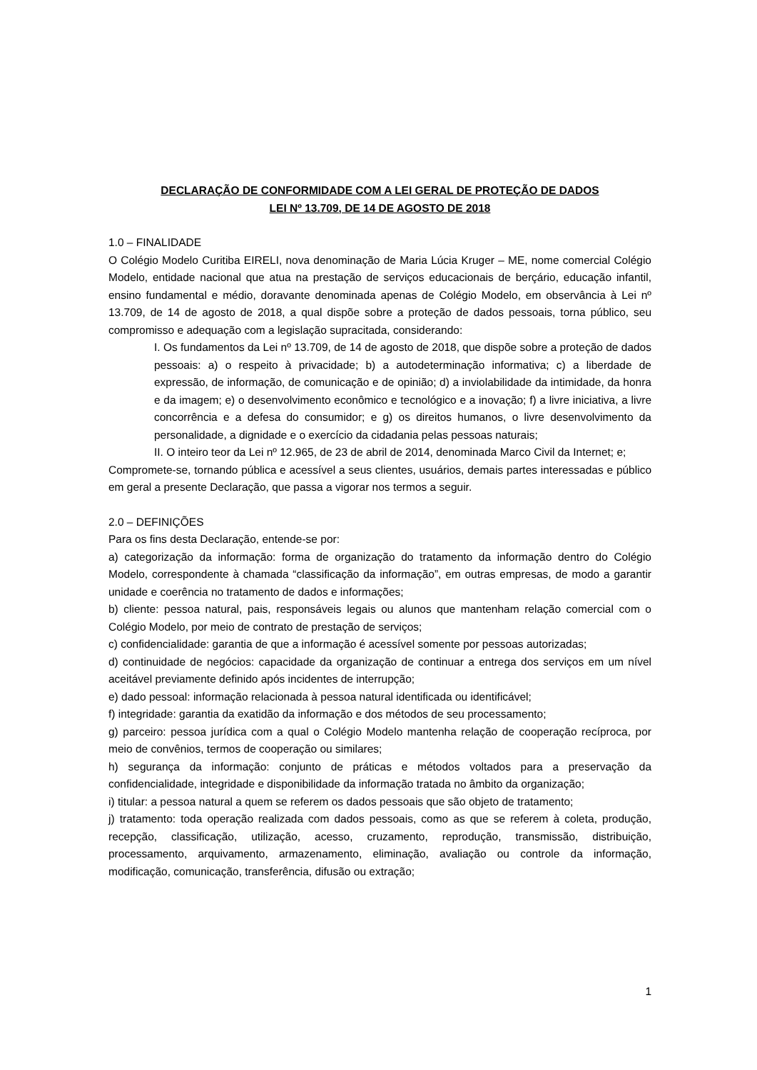DECLARAÇÃO DE CONFORMIDADE COM A LEI GERAL DE PROTEÇÃO DE DADOS
LEI Nº 13.709, DE 14 DE AGOSTO DE 2018
1.0 – FINALIDADE
O Colégio Modelo Curitiba EIRELI, nova denominação de Maria Lúcia Kruger – ME, nome comercial Colégio Modelo, entidade nacional que atua na prestação de serviços educacionais de berçário, educação infantil, ensino fundamental e médio, doravante denominada apenas de Colégio Modelo, em observância à Lei nº 13.709, de 14 de agosto de 2018, a qual dispõe sobre a proteção de dados pessoais, torna público, seu compromisso e adequação com a legislação supracitada, considerando:
I. Os fundamentos da Lei nº 13.709, de 14 de agosto de 2018, que dispõe sobre a proteção de dados pessoais: a) o respeito à privacidade; b) a autodeterminação informativa; c) a liberdade de expressão, de informação, de comunicação e de opinião; d) a inviolabilidade da intimidade, da honra e da imagem; e) o desenvolvimento econômico e tecnológico e a inovação; f) a livre iniciativa, a livre concorrência e a defesa do consumidor; e g) os direitos humanos, o livre desenvolvimento da personalidade, a dignidade e o exercício da cidadania pelas pessoas naturais;
II. O inteiro teor da Lei nº 12.965, de 23 de abril de 2014, denominada Marco Civil da Internet; e;
Compromete-se, tornando pública e acessível a seus clientes, usuários, demais partes interessadas e público em geral a presente Declaração, que passa a vigorar nos termos a seguir.
2.0 – DEFINIÇÕES
Para os fins desta Declaração, entende-se por:
a) categorização da informação: forma de organização do tratamento da informação dentro do Colégio Modelo, correspondente à chamada “classificação da informação”, em outras empresas, de modo a garantir unidade e coerência no tratamento de dados e informações;
b) cliente: pessoa natural, pais, responsáveis legais ou alunos que mantenham relação comercial com o Colégio Modelo, por meio de contrato de prestação de serviços;
c) confidencialidade: garantia de que a informação é acessível somente por pessoas autorizadas;
d) continuidade de negócios: capacidade da organização de continuar a entrega dos serviços em um nível aceitável previamente definido após incidentes de interrupção;
e) dado pessoal: informação relacionada à pessoa natural identificada ou identificável;
f) integridade: garantia da exatidão da informação e dos métodos de seu processamento;
g) parceiro: pessoa jurídica com a qual o Colégio Modelo mantenha relação de cooperação recíproca, por meio de convênios, termos de cooperação ou similares;
h) segurança da informação: conjunto de práticas e métodos voltados para a preservação da confidencialidade, integridade e disponibilidade da informação tratada no âmbito da organização;
i) titular: a pessoa natural a quem se referem os dados pessoais que são objeto de tratamento;
j) tratamento: toda operação realizada com dados pessoais, como as que se referem à coleta, produção, recepção, classificação, utilização, acesso, cruzamento, reprodução, transmissão, distribuição, processamento, arquivamento, armazenamento, eliminação, avaliação ou controle da informação, modificação, comunicação, transferência, difusão ou extração;
1